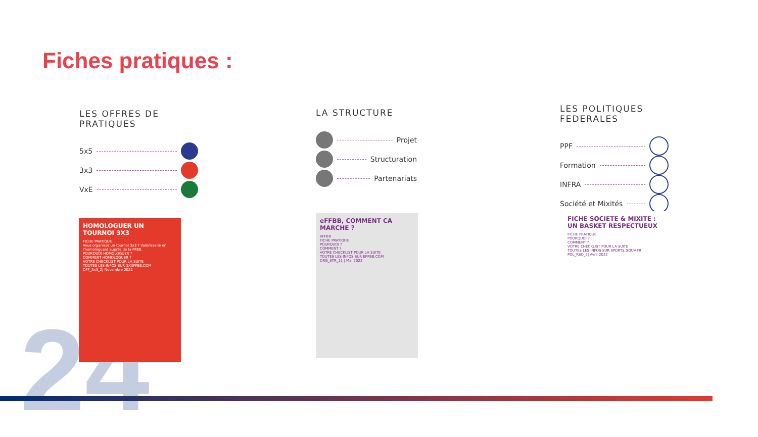Fiches pratiques :
LES OFFRES DE PRATIQUES
5x5
3x3
VxE
LA STRUCTURE
Projet
Structuration
Partenariats
LES POLITIQUES FEDERALES
PPF
Formation
INFRA
Société et Mixités
HOMOLOGUER UN TOURNOI 3X3
FICHE PRATIQUE
Vous organisez un tournoi 3x3 ? Valorisez-le en l'homologuant auprès de la FFBB.
POURQUOI HOMOLOGUER ?
COMMENT HOMOLOGUER ?
VOTRE CHECKLIST POUR LA SUITE
TOUTES LES INFOS SUR 3X3FFBB.COM
OFF_3x3_2| Novembre 2021
eFFBB, COMMENT CA MARCHE ?
eFFBB
FICHE PRATIQUE
POURQUOI ?
COMMENT ?
VOTRE CHECKLIST POUR LA SUITE
TOUTES LES INFOS SUR EFFBB.COM
ORG_STR_11 | Mai 2022
FICHE SOCIETE & MIXITE : UN BASKET RESPECTUEUX
FICHE PRATIQUE
POURQUOI ?
COMMENT ?
VOTRE CHECKLIST POUR LA SUITE
TOUTES LES INFOS SUR SPORTS.GOUV.FR
POL_RSO_2| Avril 2022
24